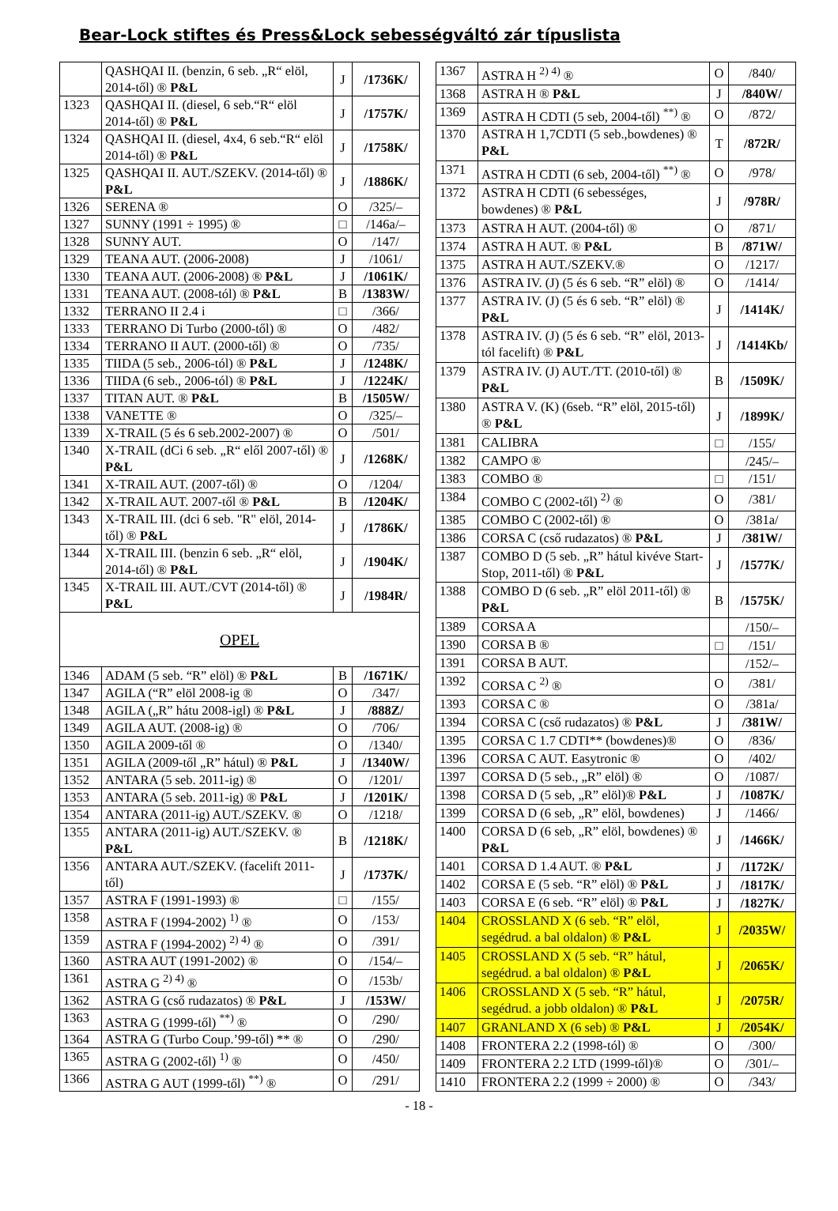Bear-Lock stiftes és Press&Lock sebességváltó zár típuslista
| | QASHQAI II. (benzin, 6 seb. „R“ elöl, 2014-től) ® P&L | J | /1736K/ |
| 1323 | QASHQAI II. (diesel, 6 seb.“R“ elöl 2014-től) ® P&L | J | /1757K/ |
| 1324 | QASHQAI II. (diesel, 4x4, 6 seb.“R“ elöl 2014-től) ® P&L | J | /1758K/ |
| 1325 | QASHQAI II. AUT./SZEKV. (2014-től) ® P&L | J | /1886K/ |
| 1326 | SERENA ® | O | /325/– |
| 1327 | SUNNY (1991 ÷ 1995) ® | □ | /146a/– |
| 1328 | SUNNY AUT. | O | /147/ |
| 1329 | TEANA AUT. (2006-2008) | J | /1061/ |
| 1330 | TEANA AUT. (2006-2008) ® P&L | J | /1061K/ |
| 1331 | TEANA AUT. (2008-tól) ® P&L | B | /1383W/ |
| 1332 | TERRANO II 2.4 i | □ | /366/ |
| 1333 | TERRANO Di Turbo (2000-től) ® | O | /482/ |
| 1334 | TERRANO II AUT. (2000-től) ® | O | /735/ |
| 1335 | TIIDA (5 seb., 2006-tól) ® P&L | J | /1248K/ |
| 1336 | TIIDA (6 seb., 2006-tól) ® P&L | J | /1224K/ |
| 1337 | TITAN AUT. ® P&L | B | /1505W/ |
| 1338 | VANETTE ® | O | /325/– |
| 1339 | X-TRAIL (5 és 6 seb.2002-2007) ® | O | /501/ |
| 1340 | X-TRAIL (dCi 6 seb. „R“ elől 2007-től) ® P&L | J | /1268K/ |
| 1341 | X-TRAIL AUT. (2007-től) ® | O | /1204/ |
| 1342 | X-TRAIL AUT. 2007-től ® P&L | B | /1204K/ |
| 1343 | X-TRAIL III. (dci 6 seb. "R" elöl, 2014-től) ® P&L | J | /1786K/ |
| 1344 | X-TRAIL III. (benzin 6 seb. „R“ elöl, 2014-től) ® P&L | J | /1904K/ |
| 1345 | X-TRAIL III. AUT./CVT (2014-től) ® P&L | J | /1984R/ |
| OPEL | | | |
| 1346 | ADAM (5 seb. “R” elöl) ® P&L | B | /1671K/ |
| 1347 | AGILA (“R” elöl 2008-ig ® | O | /347/ |
| 1348 | AGILA („R” hátu 2008-igl) ® P&L | J | /888Z/ |
| 1349 | AGILA AUT. (2008-ig) ® | O | /706/ |
| 1350 | AGILA 2009-től ® | O | /1340/ |
| 1351 | AGILA (2009-től „R” hátul) ® P&L | J | /1340W/ |
| 1352 | ANTARA (5 seb. 2011-ig) ® | O | /1201/ |
| 1353 | ANTARA (5 seb. 2011-ig) ® P&L | J | /1201K/ |
| 1354 | ANTARA (2011-ig) AUT./SZEKV. ® | O | /1218/ |
| 1355 | ANTARA (2011-ig) AUT./SZEKV. ® P&L | B | /1218K/ |
| 1356 | ANTARA AUT./SZEKV. (facelift 2011-től) | J | /1737K/ |
| 1357 | ASTRA F (1991-1993) ® | □ | /155/ |
| 1358 | ASTRA F (1994-2002) <sup>1)</sup> ® | O | /153/ |
| 1359 | ASTRA F (1994-2002) <sup>2) 4)</sup> ® | O | /391/ |
| 1360 | ASTRA AUT (1991-2002) ® | O | /154/– |
| 1361 | ASTRA G <sup>2) 4)</sup> ® | O | /153b/ |
| 1362 | ASTRA G (cső rudazatos) ® P&L | J | /153W/ |
| 1363 | ASTRA G (1999-től) <sup>**)</sup> ® | O | /290/ |
| 1364 | ASTRA G (Turbo Coup.’99-től) ** ® | O | /290/ |
| 1365 | ASTRA G (2002-től) <sup>1)</sup> ® | O | /450/ |
| 1366 | ASTRA G AUT (1999-től) <sup>**)</sup> ® | O | /291/ |
| 1367 | ASTRA H <sup>2) 4)</sup> ® | O | /840/ |
| 1368 | ASTRA H ® P&L | J | /840W/ |
| 1369 | ASTRA H CDTI (5 seb, 2004-től) <sup>**)</sup> ® | O | /872/ |
| 1370 | ASTRA H 1,7CDTI (5 seb.,bowdenes) ® P&L | T | /872R/ |
| 1371 | ASTRA H CDTI (6 seb, 2004-től) <sup>**)</sup> ® | O | /978/ |
| 1372 | ASTRA H CDTI (6 sebességes, bowdenes) ® P&L | J | /978R/ |
| 1373 | ASTRA H AUT. (2004-től) ® | O | /871/ |
| 1374 | ASTRA H AUT. ® P&L | B | /871W/ |
| 1375 | ASTRA H AUT./SZEKV.® | O | /1217/ |
| 1376 | ASTRA IV. (J) (5 és 6 seb. “R” elöl) ® | O | /1414/ |
| 1377 | ASTRA IV. (J) (5 és 6 seb. “R” elöl) ® P&L | J | /1414K/ |
| 1378 | ASTRA IV. (J) (5 és 6 seb. “R” elöl, 2013-tól facelift) ® P&L | J | /1414Kb/ |
| 1379 | ASTRA IV. (J) AUT./TT. (2010-től) ® P&L | B | /1509K/ |
| 1380 | ASTRA V. (K) (6seb. “R” elöl, 2015-től) ® P&L | J | /1899K/ |
| 1381 | CALIBRA | □ | /155/ |
| 1382 | CAMPO ® | | /245/– |
| 1383 | COMBO ® | □ | /151/ |
| 1384 | COMBO C (2002-től) <sup>2)</sup> ® | O | /381/ |
| 1385 | COMBO C (2002-től) ® | O | /381a/ |
| 1386 | CORSA C (cső rudazatos) ® P&L | J | /381W/ |
| 1387 | COMBO D (5 seb. „R” hátul kivéve Start-Stop, 2011-től) ® P&L | J | /1577K/ |
| 1388 | COMBO D (6 seb. „R” elöl 2011-től) ® P&L | B | /1575K/ |
| 1389 | CORSA A | | /150/– |
| 1390 | CORSA B ® | □ | /151/ |
| 1391 | CORSA B AUT. | | /152/– |
| 1392 | CORSA C <sup>2)</sup> ® | O | /381/ |
| 1393 | CORSA C ® | O | /381a/ |
| 1394 | CORSA C (cső rudazatos) ® P&L | J | /381W/ |
| 1395 | CORSA C 1.7 CDTI** (bowdenes)® | O | /836/ |
| 1396 | CORSA C AUT. Easytronic ® | O | /402/ |
| 1397 | CORSA D (5 seb., „R” elöl) ® | O | /1087/ |
| 1398 | CORSA D (5 seb, „R” elöl)® P&L | J | /1087K/ |
| 1399 | CORSA D (6 seb, „R” elöl, bowdenes) | J | /1466/ |
| 1400 | CORSA D (6 seb, „R” elöl, bowdenes) ® P&L | J | /1466K/ |
| 1401 | CORSA D 1.4 AUT. ® P&L | J | /1172K/ |
| 1402 | CORSA E (5 seb. “R” elöl) ® P&L | J | /1817K/ |
| 1403 | CORSA E (6 seb. “R” elöl) ® P&L | J | /1827K/ |
| 1404 | CROSSLAND X (6 seb. “R” elöl, segédrud. a bal oldalon) ® P&L | J | /2035W/ |
| 1405 | CROSSLAND X (5 seb. “R” hátul, segédrud. a bal oldalon) ® P&L | J | /2065K/ |
| 1406 | CROSSLAND X (5 seb. “R” hátul, segédrud. a jobb oldalon) ® P&L | J | /2075R/ |
| 1407 | GRANLAND X (6 seb) ® P&L | J | /2054K/ |
| 1408 | FRONTERA 2.2 (1998-tól) ® | O | /300/ |
| 1409 | FRONTERA 2.2 LTD (1999-től)® | O | /301/– |
| 1410 | FRONTERA 2.2 (1999 ÷ 2000) ® | O | /343/ |
- 18 -